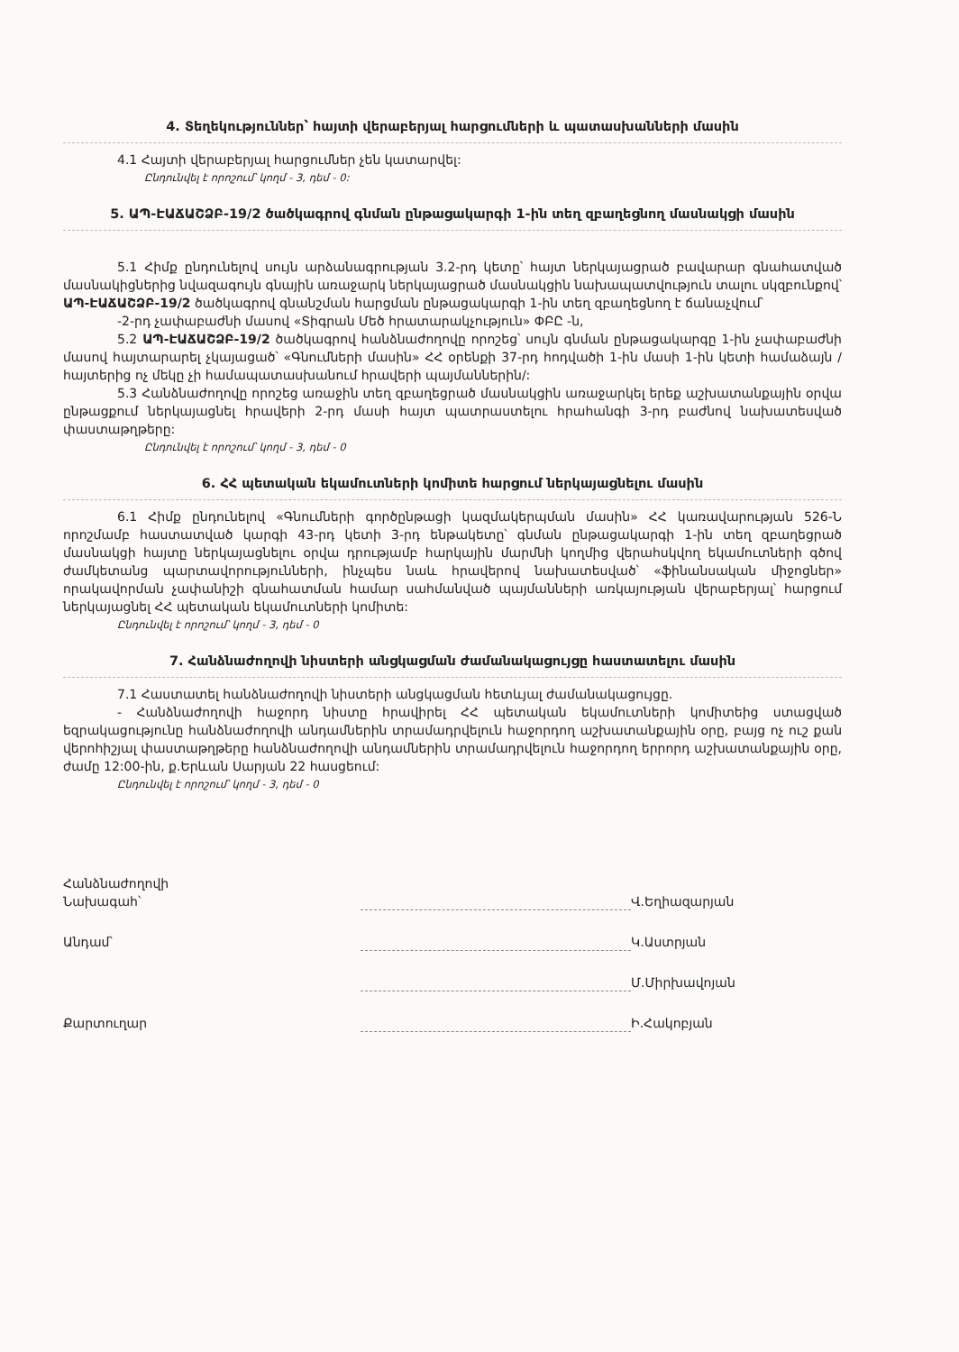4. Տեղեկություններ՝ հայտի վերաբերյալ հարցումների և պատասխանների մասին
4.1 Հայտի վերաբերյալ հարցումներ չեն կատարվել:
Ընդունվել է որոշում՝ կողմ - 3, դեմ - 0:
5. ԱՊ-ԷԱՃԱՇՁԲ-19/2 ծածկագրով գնման ընթացակարգի 1-ին տեղ զբաղեցնող մասնակցի մասին
5.1 Հիմք ընդունելով սույն արձանագրության 3.2-րդ կետը՝ հայտ ներկայացրած բավարար գնահատված մասնակիցներից նվազագույն գնային առաջարկ ներկայացրած մասնակցին նախապատվություն տալու սկզբունքով՝ ԱՊ-ԷԱՃԱՇՁԲ-19/2 ծածկագրով գնանշման հարցման ընթացակարգի 1-ին տեղ զբաղեցնող է ճանաչվում՝
-2-րդ չափաբաժնի մասով «Տիգրան Մեծ հրատարակչություն» ՓԲԸ -ն,
5.2 ԱՊ-ԷԱՃԱՇՁԲ-19/2 ծածկագրով հանձնաժողովը որոշեց՝ սույն գնման ընթացակարգը 1-ին չափաբաժնի մասով հայտարարել չկայացած՝ «Գնումների մասին» ՀՀ օրենքի 37-րդ հոդվածի 1-ին մասի 1-ին կետի համաձայն / հայտերից ոչ մեկը չի համապատասխանում հրավերի պայմաններին/:
5.3 Հանձնաժողովը որոշեց առաջին տեղ զբաղեցրած մասնակցին առաջարկել երեք աշխատանքային օրվա ընթացքում ներկայացնել հրավերի 2-րդ մասի հայտ պատրաստելու հրահանգի 3-րդ բաժնով նախատեսված փաստաթղթերը:
Ընդունվել է որոշում՝ կողմ - 3, դեմ - 0
6. ՀՀ պետական եկամուտների կոմիտե հարցում ներկայացնելու մասին
6.1 Հիմք ընդունելով «Գնումների գործընթացի կազմակերպման մասին» ՀՀ կառավարության 526-Ն որոշմամբ հաստատված կարգի 43-րդ կետի 3-րդ ենթակետը՝ գնման ընթացակարգի 1-ին տեղ զբաղեցրած մասնակցի հայտը ներկայացնելու օրվա դրությամբ հարկային մարմնի կողմից վերահսկվող եկամուտների գծով ժամկետանց պարտավորությունների, ինչպես նաև հրավերով նախատեսված՝ «ֆինանսական միջոցներ» որակավորման չափանիշի գնահատման համար սահմանված պայմանների առկայության վերաբերյալ՝ հարցում ներկայացնել ՀՀ պետական եկամուտների կոմիտե:
Ընդունվել է որոշում՝ կողմ - 3, դեմ - 0
7. Հանձնաժողովի նիստերի անցկացման ժամանակացույցը հաստատելու մասին
7.1 Հաստատել հանձնաժողովի նիստերի անցկացման հետևյալ ժամանակացույցը.
- Հանձնաժողովի հաջորդ նիստը հրավիրել ՀՀ պետական եկամուտների կոմիտեից ստացված եզրակացությունը հանձնաժողովի անդամներին տրամադրվելուն հաջորդող աշխատանքային օրը, բայց ոչ ուշ քան վերոհիշյալ փաստաթղթերը հանձնաժողովի անդամներին տրամադրվելուն հաջորդող երրորդ աշխատանքային օրը, ժամը 12:00-ին, ք.Երևան Սարյան 22 հասցեում:
Ընդունվել է որոշում՝ կողմ - 3, դեմ - 0
Հանձնաժողովի
Նախագահ՝
Վ.Եղիազարյան
Անդամ՝
Կ.Աստրյան
Մ.Միրխավոյան
Քարտուղար
Ի.Հակոբյան